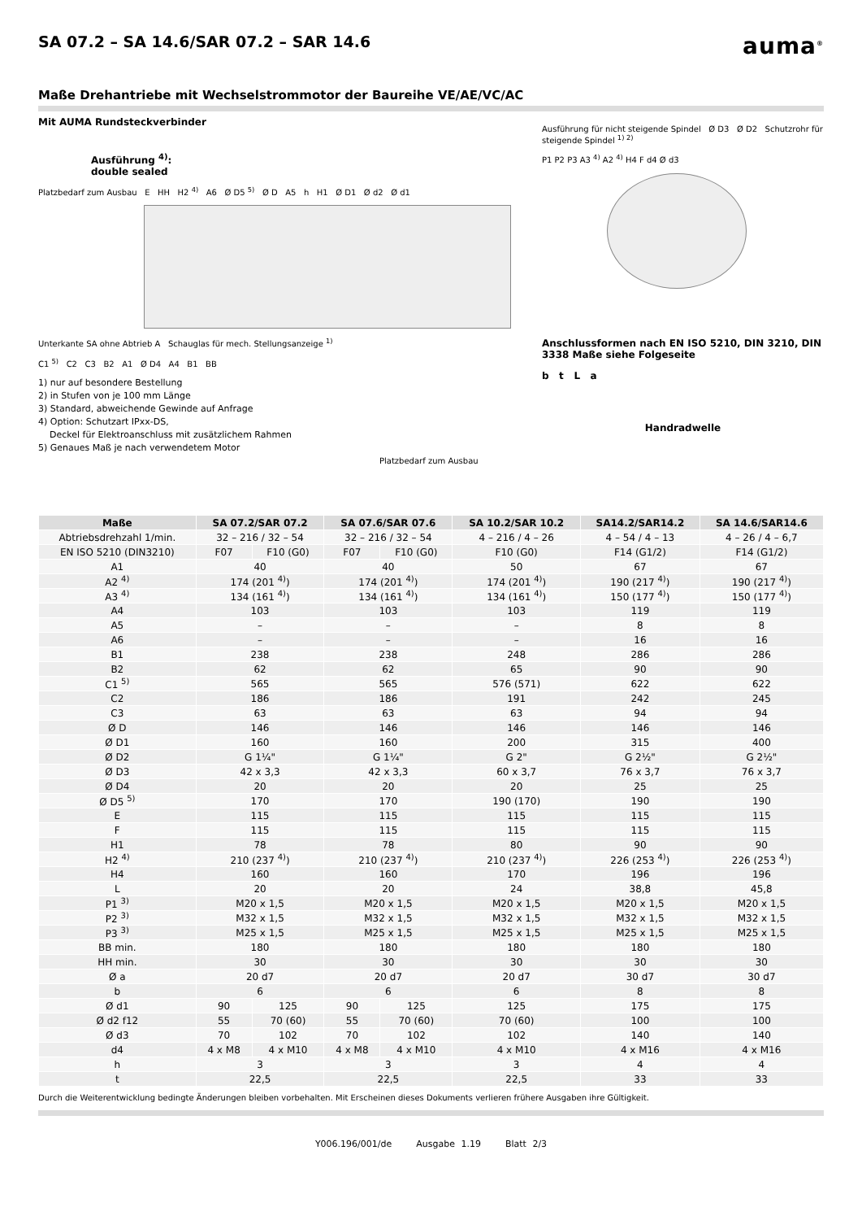SA 07.2 – SA 14.6/SAR 07.2 – SAR 14.6 auma<sup>®</sup>
Maße Drehantriebe mit Wechselstrommotor der Baureihe VE/AE/VC/AC
Mit AUMA Rundsteckverbinder
Ausführung <sup>4)</sup>:
double sealed
Platzbedarf zum Ausbau E HH H2 <sup>4)</sup> A6 Ø D5 <sup>5)</sup> Ø D A5 h H1 Ø D1 Ø d2 Ø d1
Unterkante SA ohne Abtrieb A Schauglas für mech. Stellungsanzeige <sup>1)</sup>
C1 <sup>5)</sup> C2 C3 B2 A1 Ø D4 A4 B1 BB
1) nur auf besondere Bestellung
2) in Stufen von je 100 mm Länge
3) Standard, abweichende Gewinde auf Anfrage
4) Option: Schutzart IPxx-DS,
Deckel für Elektroanschluss mit zusätzlichem Rahmen
5) Genaues Maß je nach verwendetem Motor
Platzbedarf zum Ausbau
Ausführung für nicht steigende Spindel Ø D3 Ø D2 Schutzrohr für steigende Spindel <sup>1) 2)</sup>
P1 P2 P3 A3 <sup>4)</sup> A2 <sup>4)</sup> H4 F d4 Ø d3
Anschlussformen nach EN ISO 5210, DIN 3210, DIN 3338 Maße siehe Folgeseite
b t L a
Handradwelle
| Maße | SA 07.2/SAR 07.2 | | SA 07.6/SAR 07.6 | | SA 10.2/SAR 10.2 | SA14.2/SAR14.2 | SA 14.6/SAR14.6 |
| --- | --- | --- | --- | --- | --- | --- | --- |
| Abtriebsdrehzahl 1/min. | 32 – 216 / 32 – 54 | | 32 – 216 / 32 – 54 | | 4 – 216 / 4 – 26 | 4 – 54 / 4 – 13 | 4 – 26 / 4 – 6,7 |
| EN ISO 5210 (DIN3210) | F07 | F10 (G0) | F07 | F10 (G0) | F10 (G0) | F14 (G1/2) | F14 (G1/2) |
| A1 | 40 | | 40 | | 50 | 67 | 67 |
| A2 <sup>4)</sup> | 174 (201 <sup>4)</sup>) | | 174 (201 <sup>4)</sup>) | | 174 (201 <sup>4)</sup>) | 190 (217 <sup>4)</sup>) | 190 (217 <sup>4)</sup>) |
| A3 <sup>4)</sup> | 134 (161 <sup>4)</sup>) | | 134 (161 <sup>4)</sup>) | | 134 (161 <sup>4)</sup>) | 150 (177 <sup>4)</sup>) | 150 (177 <sup>4)</sup>) |
| A4 | 103 | | 103 | | 103 | 119 | 119 |
| A5 | – | | – | | – | 8 | 8 |
| A6 | – | | – | | – | 16 | 16 |
| B1 | 238 | | 238 | | 248 | 286 | 286 |
| B2 | 62 | | 62 | | 65 | 90 | 90 |
| C1 <sup>5)</sup> | 565 | | 565 | | 576 (571) | 622 | 622 |
| C2 | 186 | | 186 | | 191 | 242 | 245 |
| C3 | 63 | | 63 | | 63 | 94 | 94 |
| Ø D | 146 | | 146 | | 146 | 146 | 146 |
| Ø D1 | 160 | | 160 | | 200 | 315 | 400 |
| Ø D2 | G 1¼" | | G 1¼" | | G 2" | G 2½" | G 2½" |
| Ø D3 | 42 x 3,3 | | 42 x 3,3 | | 60 x 3,7 | 76 x 3,7 | 76 x 3,7 |
| Ø D4 | 20 | | 20 | | 20 | 25 | 25 |
| Ø D5 <sup>5)</sup> | 170 | | 170 | | 190 (170) | 190 | 190 |
| E | 115 | | 115 | | 115 | 115 | 115 |
| F | 115 | | 115 | | 115 | 115 | 115 |
| H1 | 78 | | 78 | | 80 | 90 | 90 |
| H2 <sup>4)</sup> | 210 (237 <sup>4)</sup>) | | 210 (237 <sup>4)</sup>) | | 210 (237 <sup>4)</sup>) | 226 (253 <sup>4)</sup>) | 226 (253 <sup>4)</sup>) |
| H4 | 160 | | 160 | | 170 | 196 | 196 |
| L | 20 | | 20 | | 24 | 38,8 | 45,8 |
| P1 <sup>3)</sup> | M20 x 1,5 | | M20 x 1,5 | | M20 x 1,5 | M20 x 1,5 | M20 x 1,5 |
| P2 <sup>3)</sup> | M32 x 1,5 | | M32 x 1,5 | | M32 x 1,5 | M32 x 1,5 | M32 x 1,5 |
| P3 <sup>3)</sup> | M25 x 1,5 | | M25 x 1,5 | | M25 x 1,5 | M25 x 1,5 | M25 x 1,5 |
| BB min. | 180 | | 180 | | 180 | 180 | 180 |
| HH min. | 30 | | 30 | | 30 | 30 | 30 |
| Ø a | 20 d7 | | 20 d7 | | 20 d7 | 30 d7 | 30 d7 |
| b | 6 | | 6 | | 6 | 8 | 8 |
| Ø d1 | 90 | 125 | 90 | 125 | 125 | 175 | 175 |
| Ø d2 f12 | 55 | 70 (60) | 55 | 70 (60) | 70 (60) | 100 | 100 |
| Ø d3 | 70 | 102 | 70 | 102 | 102 | 140 | 140 |
| d4 | 4 x M8 | 4 x M10 | 4 x M8 | 4 x M10 | 4 x M10 | 4 x M16 | 4 x M16 |
| h | 3 | | 3 | | 3 | 4 | 4 |
| t | 22,5 | | 22,5 | | 22,5 | 33 | 33 |
Durch die Weiterentwicklung bedingte Änderungen bleiben vorbehalten. Mit Erscheinen dieses Dokuments verlieren frühere Ausgaben ihre Gültigkeit.
Y006.196/001/de Ausgabe 1.19 Blatt 2/3